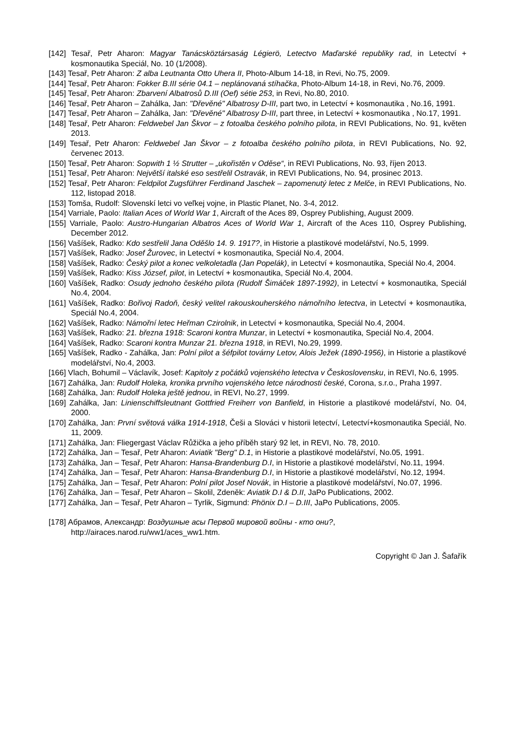[142] Tesař, Petr Aharon: Magyar Tanácsköztársaság Légierö, Letectvo Maďarské republiky rad, in Letectví + kosmonautika Speciál, No. 10 (1/2008).
[143] Tesař, Petr Aharon: Z alba Leutnanta Otto Uhera II, Photo-Album 14-18, in Revi, No.75, 2009.
[144] Tesař, Petr Aharon: Fokker B.III série 04.1 – neplánovaná stíhačka, Photo-Album 14-18, in Revi, No.76, 2009.
[145] Tesař, Petr Aharon: Zbarvení Albatrosů D.III (Oef) sétie 253, in Revi, No.80, 2010.
[146] Tesař, Petr Aharon – Zahálka, Jan: "Dřevěné" Albatrosy D-III, part two, in Letectví + kosmonautika , No.16, 1991.
[147] Tesař, Petr Aharon – Zahálka, Jan: "Dřevěné" Albatrosy D-III, part three, in Letectví + kosmonautika , No.17, 1991.
[148] Tesař, Petr Aharon: Feldwebel Jan Škvor – z fotoalba českého polního pilota, in REVI Publications, No. 91, květen 2013.
[149] Tesař, Petr Aharon: Feldwebel Jan Škvor – z fotoalba českého polního pilota, in REVI Publications, No. 92, červenec 2013.
[150] Tesař, Petr Aharon: Sopwith 1 ½ Strutter – „ukořistěn v Oděse“, in REVI Publications, No. 93, říjen 2013.
[151] Tesař, Petr Aharon: Největší italské eso sestřelil Ostravák, in REVI Publications, No. 94, prosinec 2013.
[152] Tesař, Petr Aharon: Feldpilot Zugsführer Ferdinand Jaschek – zapomenutý letec z Melče, in REVI Publications, No. 112, listopad 2018.
[153] Tomša, Rudolf: Slovenskí letci vo veľkej vojne, in Plastic Planet, No. 3-4, 2012.
[154] Varriale, Paolo: Italian Aces of World War 1, Aircraft of the Aces 89, Osprey Publishing, August 2009.
[155] Varriale, Paolo: Austro-Hungarian Albatros Aces of World War 1, Aircraft of the Aces 110, Osprey Publishing, December 2012.
[156] Vašíšek, Radko: Kdo sestřelil Jana Oděšlo 14. 9. 1917?, in Historie a plastikové modelářství, No.5, 1999.
[157] Vašíšek, Radko: Josef Žurovec, in Letectví + kosmonautika, Speciál No.4, 2004.
[158] Vašíšek, Radko: Český pilot a konec velkoletadla (Jan Popelák), in Letectví + kosmonautika, Speciál No.4, 2004.
[159] Vašíšek, Radko: Kiss József, pilot, in Letectví + kosmonautika, Speciál No.4, 2004.
[160] Vašíšek, Radko: Osudy jednoho českého pilota (Rudolf Šimáček 1897-1992), in Letectví + kosmonautika, Speciál No.4, 2004.
[161] Vašíšek, Radko: Bořivoj Radoň, český velitel rakouskouherského námořního letectva, in Letectví + kosmonautika, Speciál No.4, 2004.
[162] Vašíšek, Radko: Námořní letec Heřman Czirolnik, in Letectví + kosmonautika, Speciál No.4, 2004.
[163] Vašíšek, Radko: 21. března 1918: Scaroni kontra Munzar, in Letectví + kosmonautika, Speciál No.4, 2004.
[164] Vašíšek, Radko: Scaroni kontra Munzar 21. března 1918, in REVI, No.29, 1999.
[165] Vašíšek, Radko - Zahálka, Jan: Polní pilot a šéfpilot továrny Letov, Alois Ježek (1890-1956), in Historie a plastikové modelářství, No.4, 2003.
[166] Vlach, Bohumil – Václavík, Josef: Kapitoly z počátků vojenského letectva v Československu, in REVI, No.6, 1995.
[167] Zahálka, Jan: Rudolf Holeka, kronika prvního vojenského letce národnosti české, Corona, s.r.o., Praha 1997.
[168] Zahálka, Jan: Rudolf Holeka ještě jednou, in REVI, No.27, 1999.
[169] Zahálka, Jan: Linienschiffsleutnant Gottfried Freiherr von Banfield, in Historie a plastikové modelářství, No. 04, 2000.
[170] Zahálka, Jan: První světová válka 1914-1918, Češi a Slováci v historii letectví, Letectví+kosmonautika Speciál, No. 11, 2009.
[171] Zahálka, Jan: Fliegergast Václav Růžička a jeho příběh starý 92 let, in REVI, No. 78, 2010.
[172] Zahálka, Jan – Tesař, Petr Aharon: Aviatik "Berg" D.1, in Historie a plastikové modelářství, No.05, 1991.
[173] Zahálka, Jan – Tesař, Petr Aharon: Hansa-Brandenburg D.I, in Historie a plastikové modelářství, No.11, 1994.
[174] Zahálka, Jan – Tesař, Petr Aharon: Hansa-Brandenburg D.I, in Historie a plastikové modelářství, No.12, 1994.
[175] Zahálka, Jan – Tesař, Petr Aharon: Polní pilot Josef Novák, in Historie a plastikové modelářství, No.07, 1996.
[176] Zahálka, Jan – Tesař, Petr Aharon – Skolil, Zdeněk: Aviatik D.I & D.II, JaPo Publications, 2002.
[177] Zahálka, Jan – Tesař, Petr Aharon – Tyrlik, Sigmund: Phönix D.I – D.III, JaPo Publications, 2005.
[178] Абрамов, Александр: Воздушные асы Первой мировой войны - кто они?,
http://airaces.narod.ru/ww1/aces_ww1.htm.
Copyright © Jan J. Šafařík